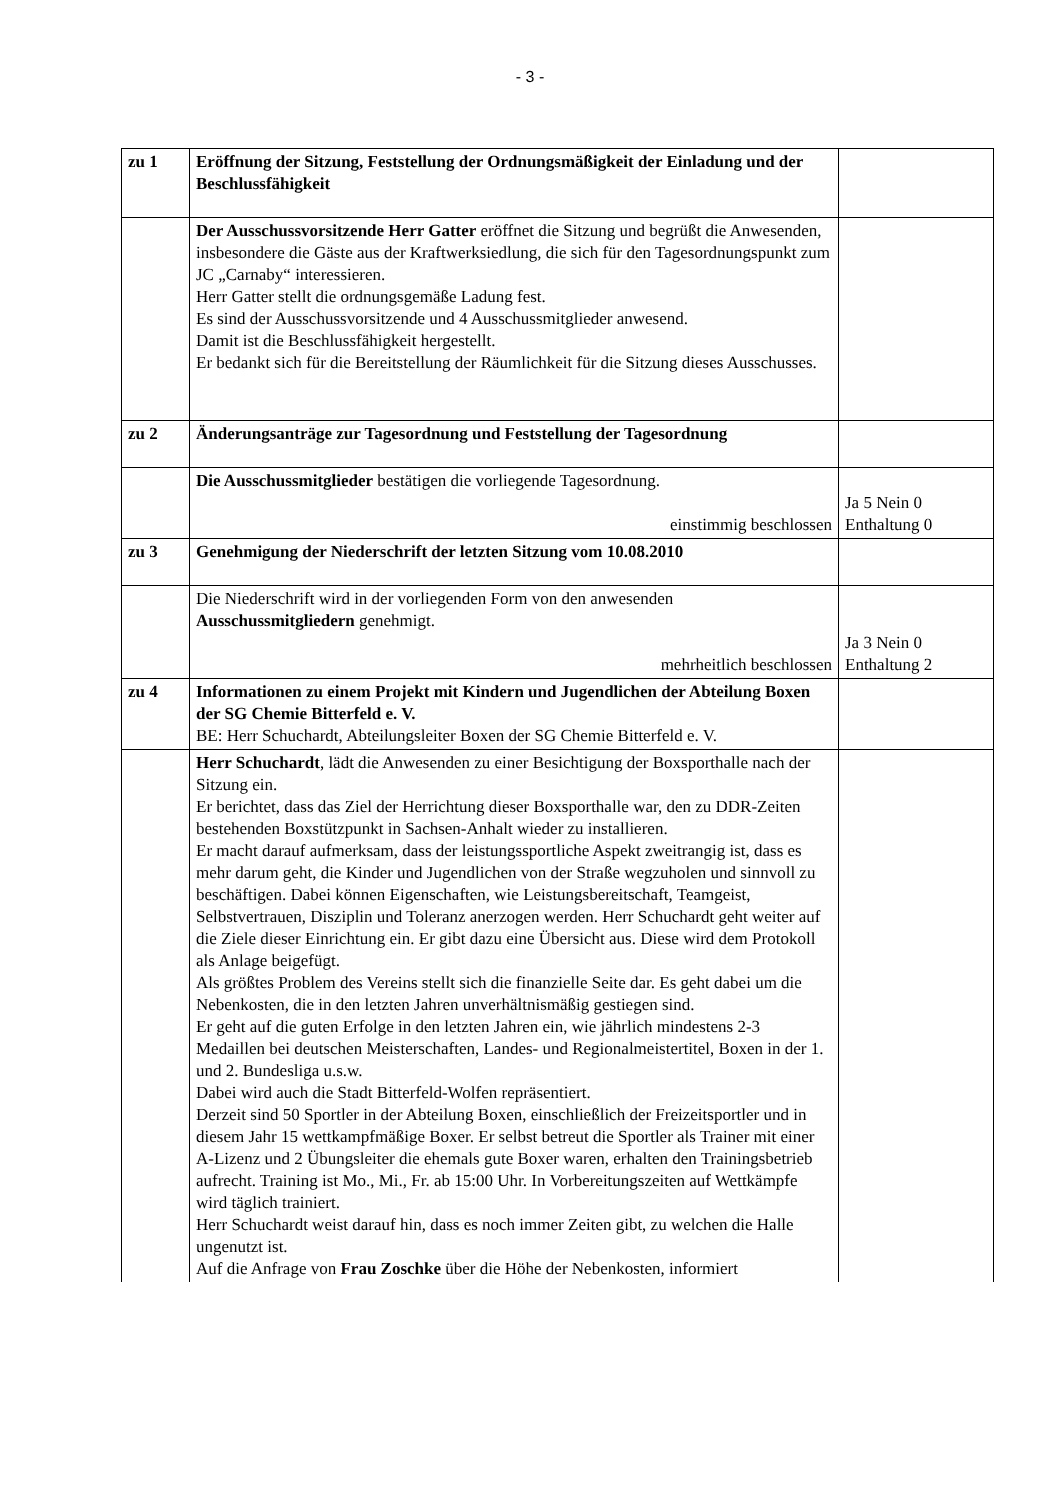- 3 -
| zu 1 | Eröffnung der Sitzung, Feststellung der Ordnungsmäßigkeit der Einladung und der Beschlussfähigkeit | |
| | Der Ausschussvorsitzende Herr Gatter eröffnet die Sitzung und begrüßt die Anwesenden, insbesondere die Gäste aus der Kraftwerksiedlung, die sich für den Tagesordnungspunkt zum JC „Carnaby“ interessieren. Herr Gatter stellt die ordnungsgemäße Ladung fest. Es sind der Ausschussvorsitzende und 4 Ausschussmitglieder anwesend. Damit ist die Beschlussfähigkeit hergestellt. Er bedankt sich für die Bereitstellung der Räumlichkeit für die Sitzung dieses Ausschusses. | |
| zu 2 | Änderungsanträge zur Tagesordnung und Feststellung der Tagesordnung | |
| | Die Ausschussmitglieder bestätigen die vorliegende Tagesordnung. einstimmig beschlossen | Ja 5 Nein 0 Enthaltung 0 |
| zu 3 | Genehmigung der Niederschrift der letzten Sitzung vom 10.08.2010 | |
| | Die Niederschrift wird in der vorliegenden Form von den anwesenden Ausschussmitgliedern genehmigt. mehrheitlich beschlossen | Ja 3 Nein 0 Enthaltung 2 |
| zu 4 | Informationen zu einem Projekt mit Kindern und Jugendlichen der Abteilung Boxen der SG Chemie Bitterfeld e. V. BE: Herr Schuchardt, Abteilungsleiter Boxen der SG Chemie Bitterfeld e. V. | |
| | Herr Schuchardt , lädt die Anwesenden zu einer Besichtigung der Boxsporthalle nach der Sitzung ein. Er berichtet, dass das Ziel der Herrichtung dieser Boxsporthalle war, den zu DDR-Zeiten bestehenden Boxstützpunkt in Sachsen-Anhalt wieder zu installieren. Er macht darauf aufmerksam, dass der leistungssportliche Aspekt zweitrangig ist, dass es mehr darum geht, die Kinder und Jugendlichen von der Straße wegzuholen und sinnvoll zu beschäftigen. Dabei können Eigenschaften, wie Leistungsbereitschaft, Teamgeist, Selbstvertrauen, Disziplin und Toleranz anerzogen werden. Herr Schuchardt geht weiter auf die Ziele dieser Einrichtung ein. Er gibt dazu eine Übersicht aus. Diese wird dem Protokoll als Anlage beigefügt. Als größtes Problem des Vereins stellt sich die finanzielle Seite dar. Es geht dabei um die Nebenkosten, die in den letzten Jahren unverhältnismäßig gestiegen sind. Er geht auf die guten Erfolge in den letzten Jahren ein, wie jährlich mindestens 2-3 Medaillen bei deutschen Meisterschaften, Landes- und Regionalmeistertitel, Boxen in der 1. und 2. Bundesliga u.s.w. Dabei wird auch die Stadt Bitterfeld-Wolfen repräsentiert. Derzeit sind 50 Sportler in der Abteilung Boxen, einschließlich der Freizeitsportler und in diesem Jahr 15 wettkampfmäßige Boxer. Er selbst betreut die Sportler als Trainer mit einer A-Lizenz und 2 Übungsleiter die ehemals gute Boxer waren, erhalten den Trainingsbetrieb aufrecht. Training ist Mo., Mi., Fr. ab 15:00 Uhr. In Vorbereitungszeiten auf Wettkämpfe wird täglich trainiert. Herr Schuchardt weist darauf hin, dass es noch immer Zeiten gibt, zu welchen die Halle ungenutzt ist. Auf die Anfrage von Frau Zoschke über die Höhe der Nebenkosten, informiert | |